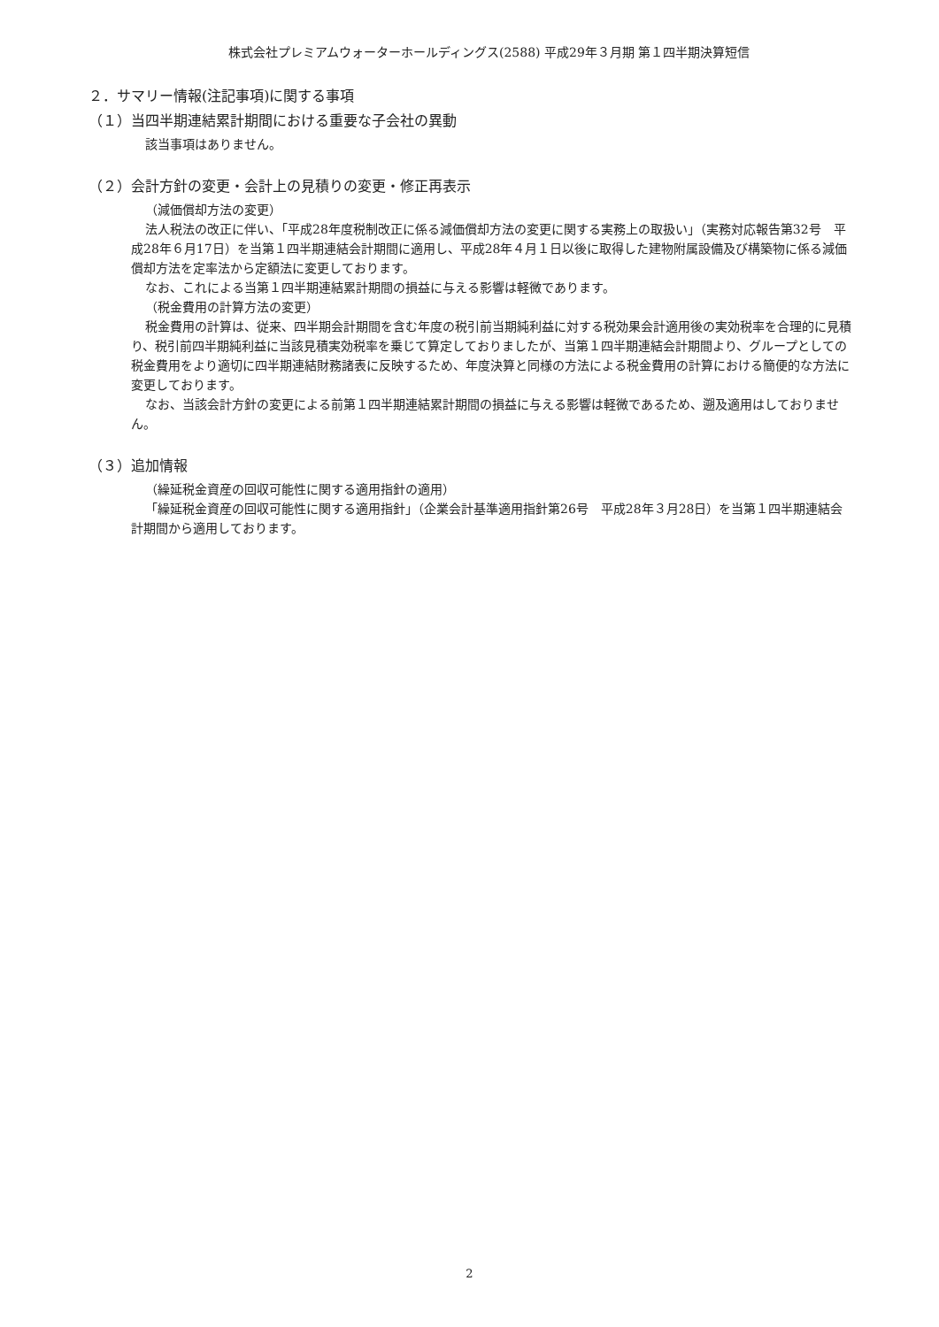株式会社プレミアムウォーターホールディングス(2588) 平成29年３月期 第１四半期決算短信
２．サマリー情報(注記事項)に関する事項
（１）当四半期連結累計期間における重要な子会社の異動
該当事項はありません。
（２）会計方針の変更・会計上の見積りの変更・修正再表示
（減価償却方法の変更）
法人税法の改正に伴い、「平成28年度税制改正に係る減価償却方法の変更に関する実務上の取扱い」（実務対応報告第32号　平成28年６月17日）を当第１四半期連結会計期間に適用し、平成28年４月１日以後に取得した建物附属設備及び構築物に係る減価償却方法を定率法から定額法に変更しております。
なお、これによる当第１四半期連結累計期間の損益に与える影響は軽微であります。
（税金費用の計算方法の変更）
税金費用の計算は、従来、四半期会計期間を含む年度の税引前当期純利益に対する税効果会計適用後の実効税率を合理的に見積り、税引前四半期純利益に当該見積実効税率を乗じて算定しておりましたが、当第１四半期連結会計期間より、グループとしての税金費用をより適切に四半期連結財務諸表に反映するため、年度決算と同様の方法による税金費用の計算における簡便的な方法に変更しております。
なお、当該会計方針の変更による前第１四半期連結累計期間の損益に与える影響は軽微であるため、遡及適用はしておりません。
（３）追加情報
（繰延税金資産の回収可能性に関する適用指針の適用）
「繰延税金資産の回収可能性に関する適用指針」（企業会計基準適用指針第26号　平成28年３月28日）を当第１四半期連結会計期間から適用しております。
2